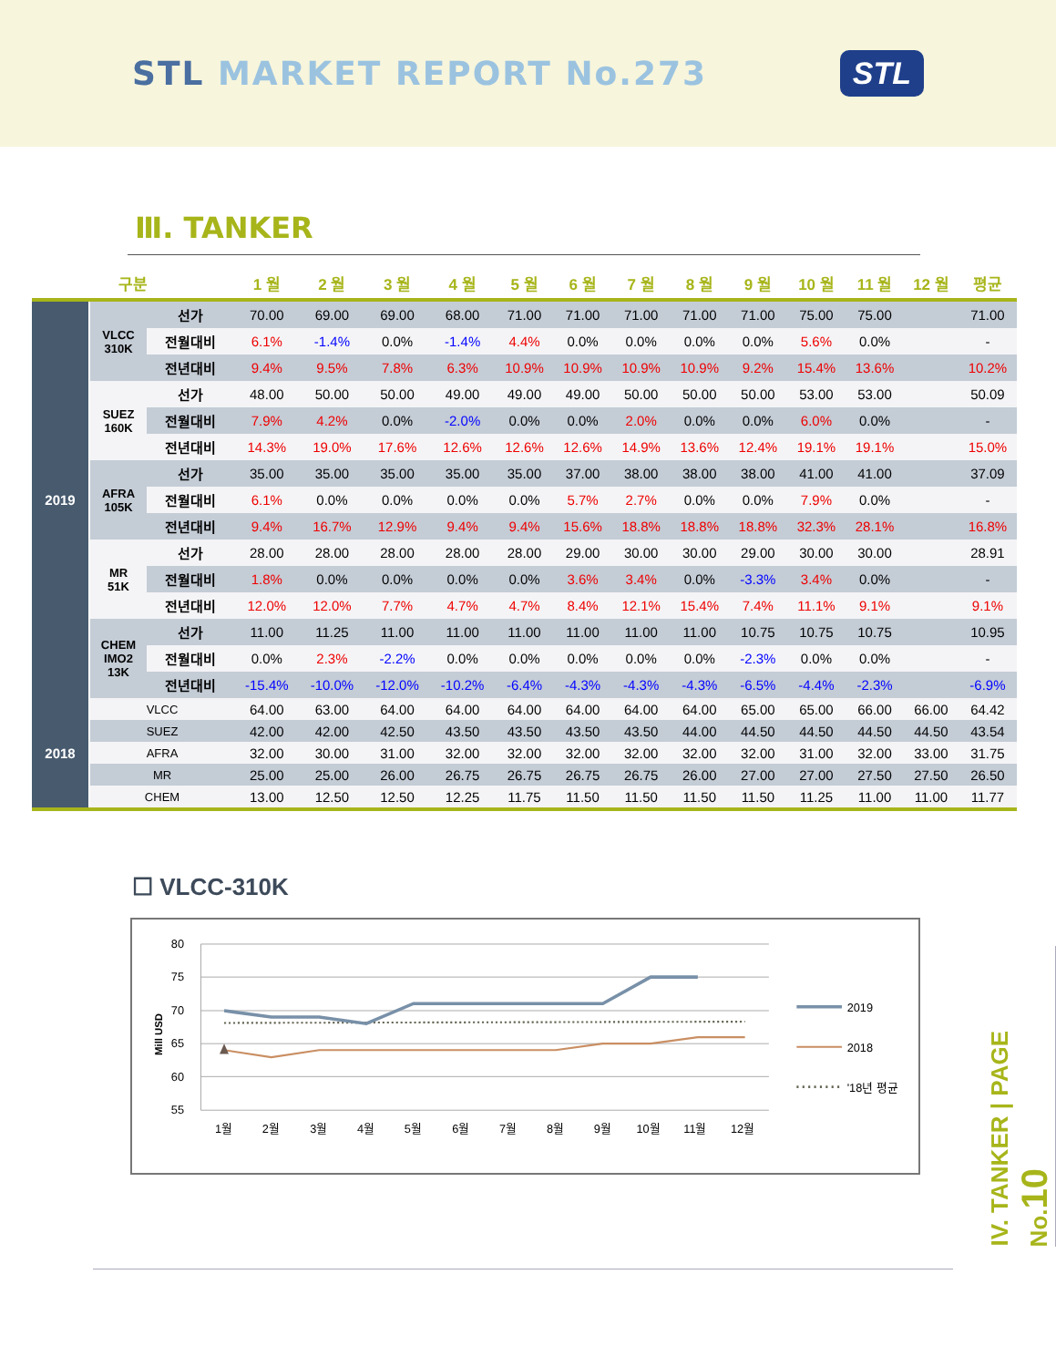STL MARKET REPORT No.273
STL
Ⅲ. TANKER
| 구분 | | | 1 월 | 2 월 | 3 월 | 4 월 | 5 월 | 6 월 | 7 월 | 8 월 | 9 월 | 10 월 | 11 월 | 12 월 | 평균 |
| --- | --- | --- | --- | --- | --- | --- | --- | --- | --- | --- | --- | --- | --- | --- | --- |
| 2019 | VLCC 310K | 선가 | 70.00 | 69.00 | 69.00 | 68.00 | 71.00 | 71.00 | 71.00 | 71.00 | 71.00 | 75.00 | 75.00 | | 71.00 |
| | | 전월대비 | 6.1% | -1.4% | 0.0% | -1.4% | 4.4% | 0.0% | 0.0% | 0.0% | 0.0% | 5.6% | 0.0% | | - |
| | | 전년대비 | 9.4% | 9.5% | 7.8% | 6.3% | 10.9% | 10.9% | 10.9% | 10.9% | 9.2% | 15.4% | 13.6% | | 10.2% |
| | SUEZ 160K | 선가 | 48.00 | 50.00 | 50.00 | 49.00 | 49.00 | 49.00 | 50.00 | 50.00 | 50.00 | 53.00 | 53.00 | | 50.09 |
| | | 전월대비 | 7.9% | 4.2% | 0.0% | -2.0% | 0.0% | 0.0% | 2.0% | 0.0% | 0.0% | 6.0% | 0.0% | | - |
| | | 전년대비 | 14.3% | 19.0% | 17.6% | 12.6% | 12.6% | 12.6% | 14.9% | 13.6% | 12.4% | 19.1% | 19.1% | | 15.0% |
| | AFRA 105K | 선가 | 35.00 | 35.00 | 35.00 | 35.00 | 35.00 | 37.00 | 38.00 | 38.00 | 38.00 | 41.00 | 41.00 | | 37.09 |
| | | 전월대비 | 6.1% | 0.0% | 0.0% | 0.0% | 0.0% | 5.7% | 2.7% | 0.0% | 0.0% | 7.9% | 0.0% | | - |
| | | 전년대비 | 9.4% | 16.7% | 12.9% | 9.4% | 9.4% | 15.6% | 18.8% | 18.8% | 18.8% | 32.3% | 28.1% | | 16.8% |
| | MR 51K | 선가 | 28.00 | 28.00 | 28.00 | 28.00 | 28.00 | 29.00 | 30.00 | 30.00 | 29.00 | 30.00 | 30.00 | | 28.91 |
| | | 전월대비 | 1.8% | 0.0% | 0.0% | 0.0% | 0.0% | 3.6% | 3.4% | 0.0% | -3.3% | 3.4% | 0.0% | | - |
| | | 전년대비 | 12.0% | 12.0% | 7.7% | 4.7% | 4.7% | 8.4% | 12.1% | 15.4% | 7.4% | 11.1% | 9.1% | | 9.1% |
| | CHEM IMO2 13K | 선가 | 11.00 | 11.25 | 11.00 | 11.00 | 11.00 | 11.00 | 11.00 | 11.00 | 10.75 | 10.75 | 10.75 | | 10.95 |
| | | 전월대비 | 0.0% | 2.3% | -2.2% | 0.0% | 0.0% | 0.0% | 0.0% | 0.0% | -2.3% | 0.0% | 0.0% | | - |
| | | 전년대비 | -15.4% | -10.0% | -12.0% | -10.2% | -6.4% | -4.3% | -4.3% | -4.3% | -6.5% | -4.4% | -2.3% | | -6.9% |
| 2018 | VLCC | | 64.00 | 63.00 | 64.00 | 64.00 | 64.00 | 64.00 | 64.00 | 64.00 | 65.00 | 65.00 | 66.00 | 66.00 | 64.42 |
| | SUEZ | | 42.00 | 42.00 | 42.50 | 43.50 | 43.50 | 43.50 | 43.50 | 44.00 | 44.50 | 44.50 | 44.50 | 44.50 | 43.54 |
| | AFRA | | 32.00 | 30.00 | 31.00 | 32.00 | 32.00 | 32.00 | 32.00 | 32.00 | 32.00 | 31.00 | 32.00 | 33.00 | 31.75 |
| | MR | | 25.00 | 25.00 | 26.00 | 26.75 | 26.75 | 26.75 | 26.75 | 26.00 | 27.00 | 27.00 | 27.50 | 27.50 | 26.50 |
| | CHEM | | 13.00 | 12.50 | 12.50 | 12.25 | 11.75 | 11.50 | 11.50 | 11.50 | 11.50 | 11.25 | 11.00 | 11.00 | 11.77 |
☐ VLCC-310K
80
75
70
65
60
55
Mill USD
1월
2월
3월
4월
5월
6월
7월
8월
9월
10월
11월
12월
2019
2018
'18년 평균
IV. TANKER | PAGE No.10